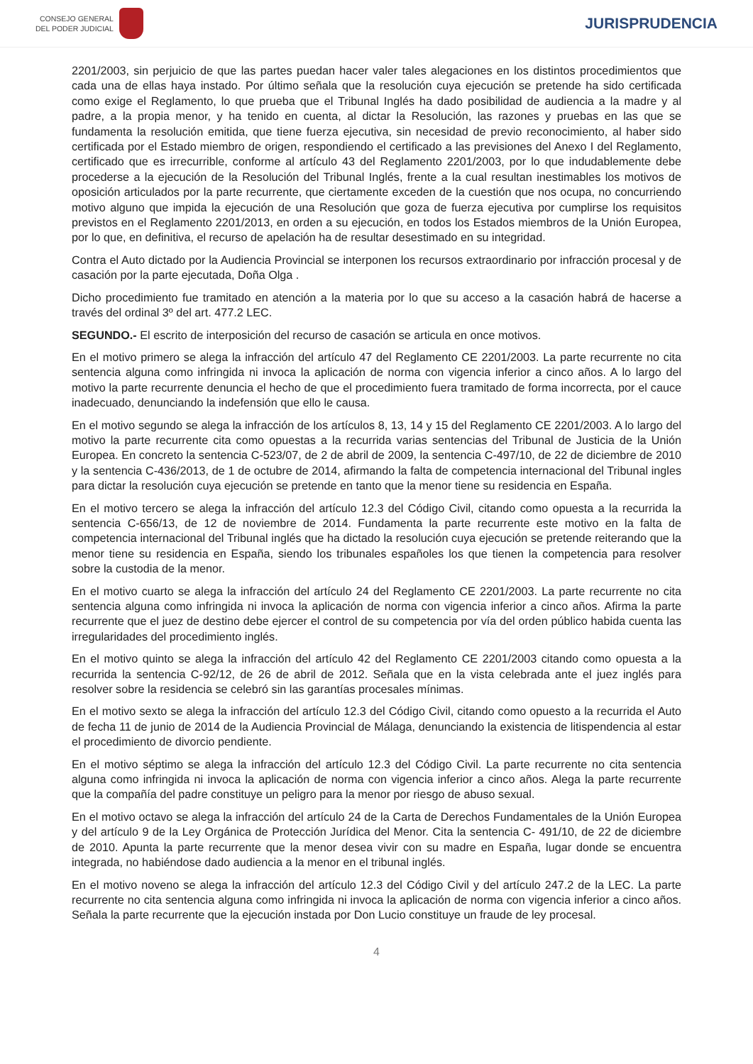CONSEJO GENERAL
DEL PODER JUDICIAL
JURISPRUDENCIA
2201/2003, sin perjuicio de que las partes puedan hacer valer tales alegaciones en los distintos procedimientos que cada una de ellas haya instado. Por último señala que la resolución cuya ejecución se pretende ha sido certificada como exige el Reglamento, lo que prueba que el Tribunal Inglés ha dado posibilidad de audiencia a la madre y al padre, a la propia menor, y ha tenido en cuenta, al dictar la Resolución, las razones y pruebas en las que se fundamenta la resolución emitida, que tiene fuerza ejecutiva, sin necesidad de previo reconocimiento, al haber sido certificada por el Estado miembro de origen, respondiendo el certificado a las previsiones del Anexo I del Reglamento, certificado que es irrecurrible, conforme al artículo 43 del Reglamento 2201/2003, por lo que indudablemente debe procederse a la ejecución de la Resolución del Tribunal Inglés, frente a la cual resultan inestimables los motivos de oposición articulados por la parte recurrente, que ciertamente exceden de la cuestión que nos ocupa, no concurriendo motivo alguno que impida la ejecución de una Resolución que goza de fuerza ejecutiva por cumplirse los requisitos previstos en el Reglamento 2201/2013, en orden a su ejecución, en todos los Estados miembros de la Unión Europea, por lo que, en definitiva, el recurso de apelación ha de resultar desestimado en su integridad.
Contra el Auto dictado por la Audiencia Provincial se interponen los recursos extraordinario por infracción procesal y de casación por la parte ejecutada, Doña Olga .
Dicho procedimiento fue tramitado en atención a la materia por lo que su acceso a la casación habrá de hacerse a través del ordinal 3º del art. 477.2 LEC.
SEGUNDO.- El escrito de interposición del recurso de casación se articula en once motivos.
En el motivo primero se alega la infracción del artículo 47 del Reglamento CE 2201/2003. La parte recurrente no cita sentencia alguna como infringida ni invoca la aplicación de norma con vigencia inferior a cinco años. A lo largo del motivo la parte recurrente denuncia el hecho de que el procedimiento fuera tramitado de forma incorrecta, por el cauce inadecuado, denunciando la indefensión que ello le causa.
En el motivo segundo se alega la infracción de los artículos 8, 13, 14 y 15 del Reglamento CE 2201/2003. A lo largo del motivo la parte recurrente cita como opuestas a la recurrida varias sentencias del Tribunal de Justicia de la Unión Europea. En concreto la sentencia C-523/07, de 2 de abril de 2009, la sentencia C-497/10, de 22 de diciembre de 2010 y la sentencia C-436/2013, de 1 de octubre de 2014, afirmando la falta de competencia internacional del Tribunal ingles para dictar la resolución cuya ejecución se pretende en tanto que la menor tiene su residencia en España.
En el motivo tercero se alega la infracción del artículo 12.3 del Código Civil, citando como opuesta a la recurrida la sentencia C-656/13, de 12 de noviembre de 2014. Fundamenta la parte recurrente este motivo en la falta de competencia internacional del Tribunal inglés que ha dictado la resolución cuya ejecución se pretende reiterando que la menor tiene su residencia en España, siendo los tribunales españoles los que tienen la competencia para resolver sobre la custodia de la menor.
En el motivo cuarto se alega la infracción del artículo 24 del Reglamento CE 2201/2003. La parte recurrente no cita sentencia alguna como infringida ni invoca la aplicación de norma con vigencia inferior a cinco años. Afirma la parte recurrente que el juez de destino debe ejercer el control de su competencia por vía del orden público habida cuenta las irregularidades del procedimiento inglés.
En el motivo quinto se alega la infracción del artículo 42 del Reglamento CE 2201/2003 citando como opuesta a la recurrida la sentencia C-92/12, de 26 de abril de 2012. Señala que en la vista celebrada ante el juez inglés para resolver sobre la residencia se celebró sin las garantías procesales mínimas.
En el motivo sexto se alega la infracción del artículo 12.3 del Código Civil, citando como opuesto a la recurrida el Auto de fecha 11 de junio de 2014 de la Audiencia Provincial de Málaga, denunciando la existencia de litispendencia al estar el procedimiento de divorcio pendiente.
En el motivo séptimo se alega la infracción del artículo 12.3 del Código Civil. La parte recurrente no cita sentencia alguna como infringida ni invoca la aplicación de norma con vigencia inferior a cinco años. Alega la parte recurrente que la compañía del padre constituye un peligro para la menor por riesgo de abuso sexual.
En el motivo octavo se alega la infracción del artículo 24 de la Carta de Derechos Fundamentales de la Unión Europea y del artículo 9 de la Ley Orgánica de Protección Jurídica del Menor. Cita la sentencia C- 491/10, de 22 de diciembre de 2010. Apunta la parte recurrente que la menor desea vivir con su madre en España, lugar donde se encuentra integrada, no habiéndose dado audiencia a la menor en el tribunal inglés.
En el motivo noveno se alega la infracción del artículo 12.3 del Código Civil y del artículo 247.2 de la LEC. La parte recurrente no cita sentencia alguna como infringida ni invoca la aplicación de norma con vigencia inferior a cinco años. Señala la parte recurrente que la ejecución instada por Don Lucio constituye un fraude de ley procesal.
4